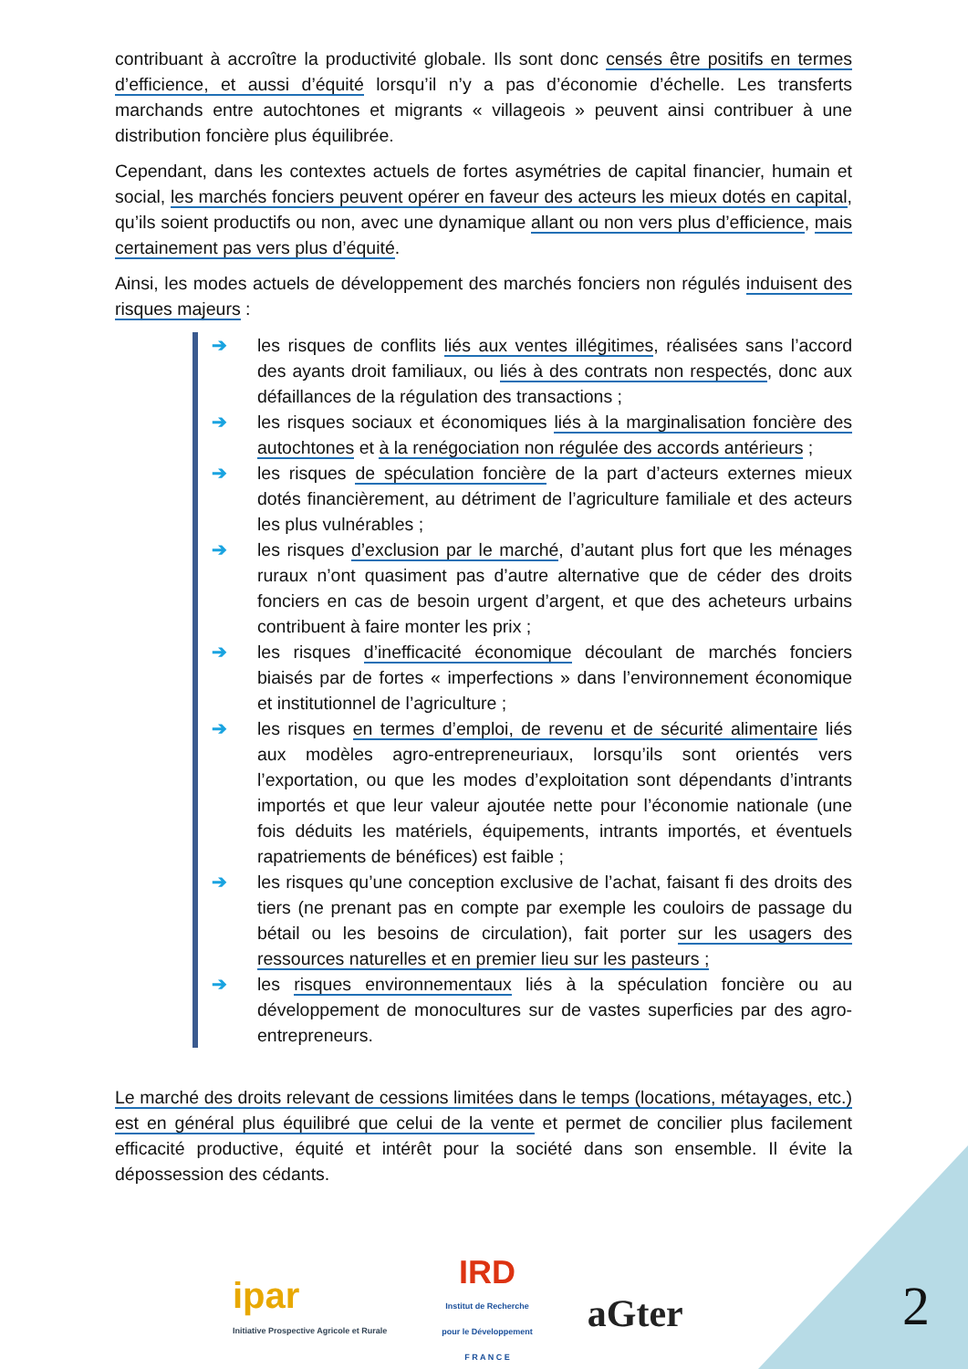contribuant à accroître la productivité globale. Ils sont donc censés être positifs en termes d’efficience, et aussi d’équité lorsqu’il n’y a pas d’économie d’échelle. Les transferts marchands entre autochtones et migrants « villageois » peuvent ainsi contribuer à une distribution foncière plus équilibrée.
Cependant, dans les contextes actuels de fortes asymétries de capital financier, humain et social, les marchés fonciers peuvent opérer en faveur des acteurs les mieux dotés en capital, qu’ils soient productifs ou non, avec une dynamique allant ou non vers plus d’efficience, mais certainement pas vers plus d’équité.
Ainsi, les modes actuels de développement des marchés fonciers non régulés induisent des risques majeurs :
➔ les risques de conflits liés aux ventes illégitimes, réalisées sans l’accord des ayants droit familiaux, ou liés à des contrats non respectés, donc aux défaillances de la régulation des transactions ;
➔ les risques sociaux et économiques liés à la marginalisation foncière des autochtones et à la renégociation non régulée des accords antérieurs ;
➔ les risques de spéculation foncière de la part d’acteurs externes mieux dotés financièrement, au détriment de l’agriculture familiale et des acteurs les plus vulnérables ;
➔ les risques d’exclusion par le marché, d’autant plus fort que les ménages ruraux n’ont quasiment pas d’autre alternative que de céder des droits fonciers en cas de besoin urgent d’argent, et que des acheteurs urbains contribuent à faire monter les prix ;
➔ les risques d’inefficacité économique découlant de marchés fonciers biaisés par de fortes « imperfections » dans l’environnement économique et institutionnel de l’agriculture ;
➔ les risques en termes d’emploi, de revenu et de sécurité alimentaire liés aux modèles agro-entrepreneuriaux, lorsqu’ils sont orientés vers l’exportation, ou que les modes d’exploitation sont dépendants d’intrants importés et que leur valeur ajoutée nette pour l’économie nationale (une fois déduits les matériels, équipements, intrants importés, et éventuels rapatriements de bénéfices) est faible ;
➔ les risques qu’une conception exclusive de l’achat, faisant fi des droits des tiers (ne prenant pas en compte par exemple les couloirs de passage du bétail ou les besoins de circulation), fait porter sur les usagers des ressources naturelles et en premier lieu sur les pasteurs ;
➔ les risques environnementaux liés à la spéculation foncière ou au développement de monocultures sur de vastes superficies par des agro-entrepreneurs.
Le marché des droits relevant de cessions limitées dans le temps (locations, métayages, etc.) est en général plus équilibré que celui de la vente et permet de concilier plus facilement efficacité productive, équité et intérêt pour la société dans son ensemble. Il évite la dépossession des cédants.
ipar
Initiative Prospective Agricole et Rurale
IRD
Institut de Recherche
pour le Développement
F R A N C E
aGter
2